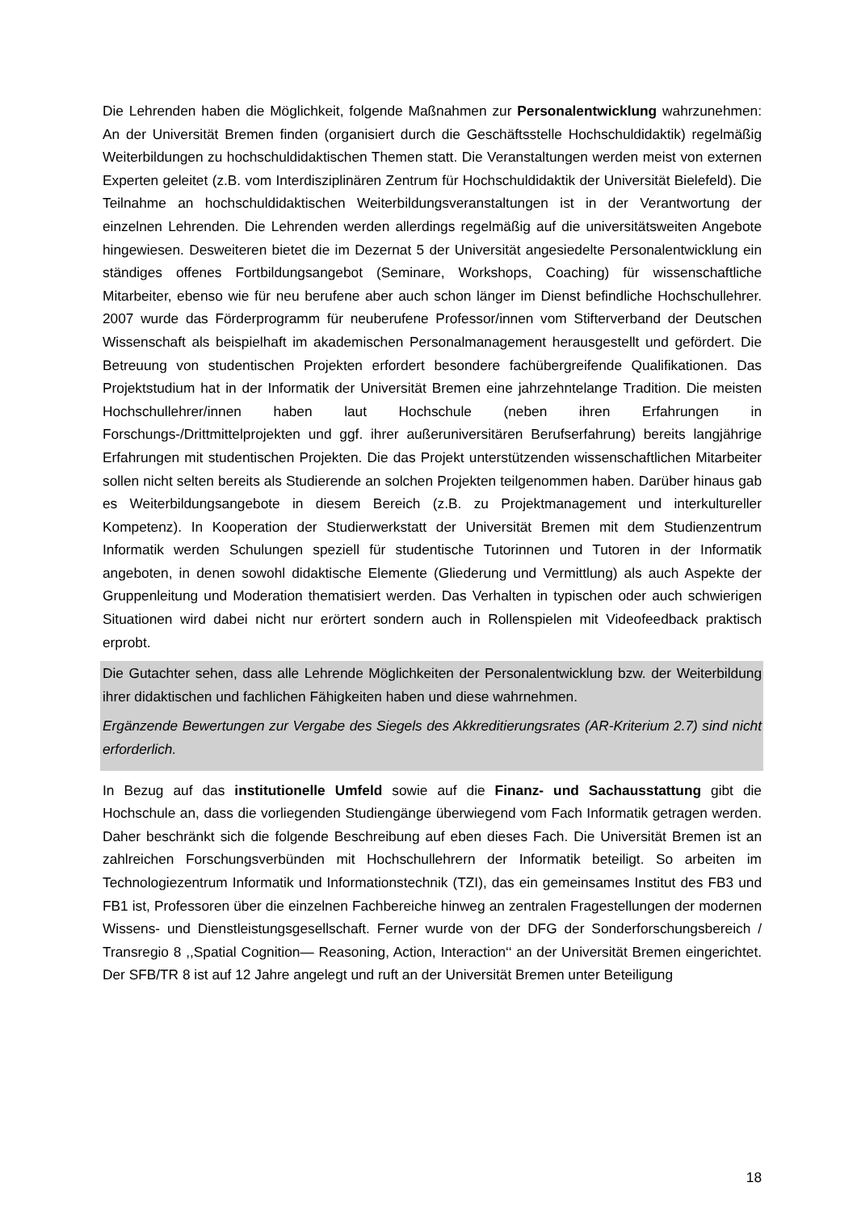Die Lehrenden haben die Möglichkeit, folgende Maßnahmen zur Personalentwicklung wahrzunehmen: An der Universität Bremen finden (organisiert durch die Geschäftsstelle Hochschuldidaktik) regelmäßig Weiterbildungen zu hochschuldidaktischen Themen statt. Die Veranstaltungen werden meist von externen Experten geleitet (z.B. vom Interdisziplinären Zentrum für Hochschuldidaktik der Universität Bielefeld). Die Teilnahme an hochschuldidaktischen Weiterbildungsveranstaltungen ist in der Verantwortung der einzelnen Lehrenden. Die Lehrenden werden allerdings regelmäßig auf die universitätsweiten Angebote hingewiesen. Desweiteren bietet die im Dezernat 5 der Universität angesiedelte Personalentwicklung ein ständiges offenes Fortbildungsangebot (Seminare, Workshops, Coaching) für wissenschaftliche Mitarbeiter, ebenso wie für neu berufene aber auch schon länger im Dienst befindliche Hochschullehrer. 2007 wurde das Förderprogramm für neuberufene Professor/innen vom Stifterverband der Deutschen Wissenschaft als beispielhaft im akademischen Personalmanagement herausgestellt und gefördert. Die Betreuung von studentischen Projekten erfordert besondere fachübergreifende Qualifikationen. Das Projektstudium hat in der Informatik der Universität Bremen eine jahrzehntelange Tradition. Die meisten Hochschullehrer/innen haben laut Hochschule (neben ihren Erfahrungen in Forschungs-/Drittmittelprojekten und ggf. ihrer außeruniversitären Berufserfahrung) bereits langjährige Erfahrungen mit studentischen Projekten. Die das Projekt unterstützenden wissenschaftlichen Mitarbeiter sollen nicht selten bereits als Studierende an solchen Projekten teilgenommen haben. Darüber hinaus gab es Weiterbildungsangebote in diesem Bereich (z.B. zu Projektmanagement und interkultureller Kompetenz). In Kooperation der Studierwerkstatt der Universität Bremen mit dem Studienzentrum Informatik werden Schulungen speziell für studentische Tutorinnen und Tutoren in der Informatik angeboten, in denen sowohl didaktische Elemente (Gliederung und Vermittlung) als auch Aspekte der Gruppenleitung und Moderation thematisiert werden. Das Verhalten in typischen oder auch schwierigen Situationen wird dabei nicht nur erörtert sondern auch in Rollenspielen mit Videofeedback praktisch erprobt.
Die Gutachter sehen, dass alle Lehrende Möglichkeiten der Personalentwicklung bzw. der Weiterbildung ihrer didaktischen und fachlichen Fähigkeiten haben und diese wahrnehmen.
Ergänzende Bewertungen zur Vergabe des Siegels des Akkreditierungsrates (AR-Kriterium 2.7) sind nicht erforderlich.
In Bezug auf das institutionelle Umfeld sowie auf die Finanz- und Sachausstattung gibt die Hochschule an, dass die vorliegenden Studiengänge überwiegend vom Fach Informatik getragen werden. Daher beschränkt sich die folgende Beschreibung auf eben dieses Fach. Die Universität Bremen ist an zahlreichen Forschungsverbünden mit Hochschullehrern der Informatik beteiligt. So arbeiten im Technologiezentrum Informatik und Informationstechnik (TZI), das ein gemeinsames Institut des FB3 und FB1 ist, Professoren über die einzelnen Fachbereiche hinweg an zentralen Fragestellungen der modernen Wissens- und Dienstleistungsgesellschaft. Ferner wurde von der DFG der Sonderforschungsbereich / Transregio 8 ,,Spatial Cognition— Reasoning, Action, Interaction‘‘ an der Universität Bremen eingerichtet. Der SFB/TR 8 ist auf 12 Jahre angelegt und ruft an der Universität Bremen unter Beteiligung
18